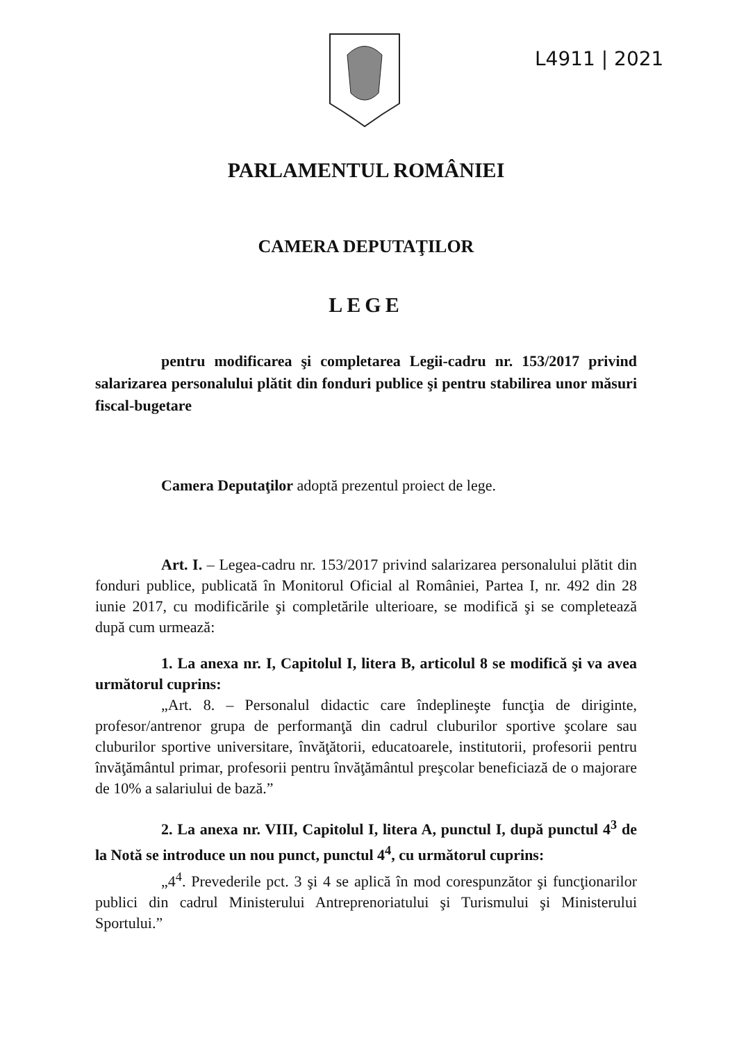L4911 | 2021
PARLAMENTUL ROMÂNIEI
CAMERA DEPUTAŢILOR
LEGE
pentru modificarea şi completarea Legii-cadru nr. 153/2017 privind salarizarea personalului plătit din fonduri publice şi pentru stabilirea unor măsuri fiscal-bugetare
Camera Deputaţilor adoptă prezentul proiect de lege.
Art. I. – Legea-cadru nr. 153/2017 privind salarizarea personalului plătit din fonduri publice, publicată în Monitorul Oficial al României, Partea I, nr. 492 din 28 iunie 2017, cu modificările şi completările ulterioare, se modifică şi se completează după cum urmează:
1. La anexa nr. I, Capitolul I, litera B, articolul 8 se modifică şi va avea următorul cuprins:
„Art. 8. – Personalul didactic care îndeplineşte funcţia de diriginte, profesor/antrenor grupa de performanţă din cadrul cluburilor sportive şcolare sau cluburilor sportive universitare, învăţătorii, educatoarele, institutorii, profesorii pentru învăţământul primar, profesorii pentru învăţământul preşcolar beneficiază de o majorare de 10% a salariului de bază.”
2. La anexa nr. VIII, Capitolul I, litera A, punctul I, după punctul 4<sup>3</sup> de la Notă se introduce un nou punct, punctul 4<sup>4</sup>, cu următorul cuprins:
„4<sup>4</sup>. Prevederile pct. 3 şi 4 se aplică în mod corespunzător şi funcţionarilor publici din cadrul Ministerului Antreprenoriatului şi Turismului şi Ministerului Sportului.”